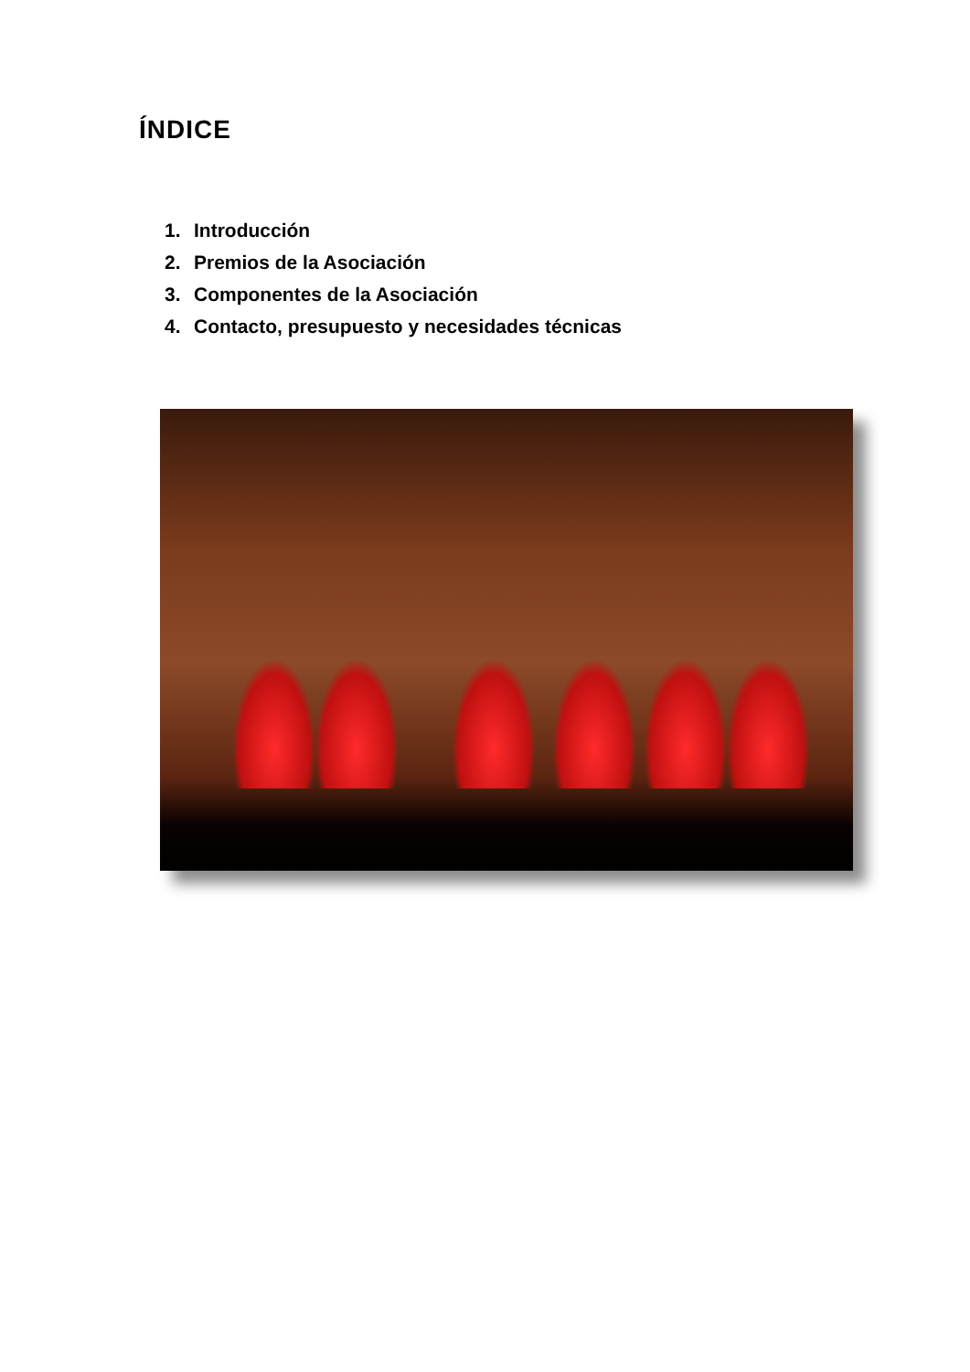ÍNDICE
1. Introducción
2. Premios de la Asociación
3. Componentes de la Asociación
4. Contacto, presupuesto y necesidades técnicas